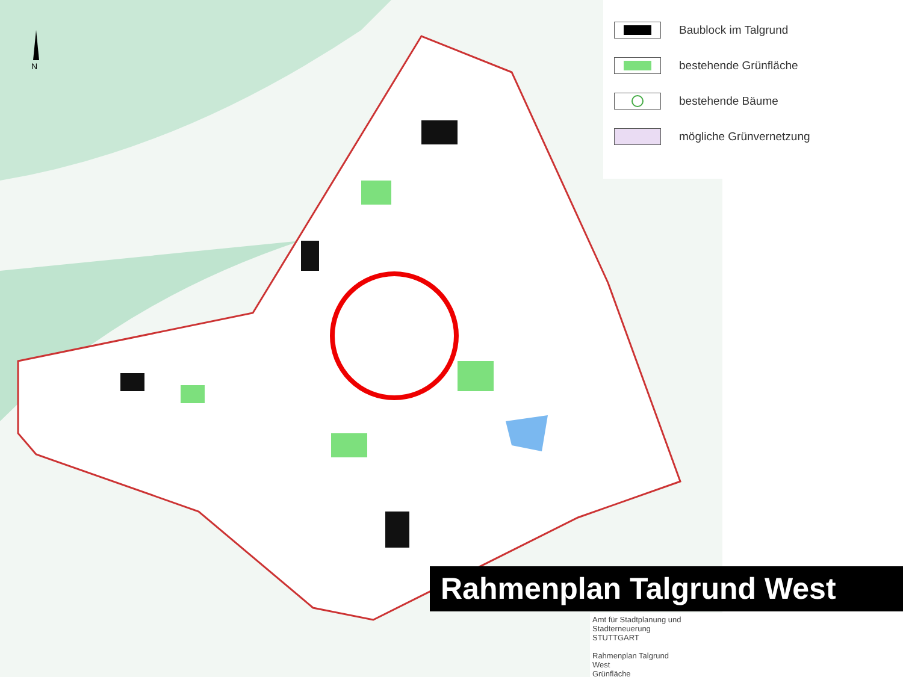N
Baublock im Talgrund
bestehende Grünfläche
bestehende Bäume
mögliche Grünvernetzung
Rahmenplan Talgrund West
Amt für Stadtplanung und Stadterneuerung
STUTTGART
Rahmenplan Talgrund
West
Grünfläche